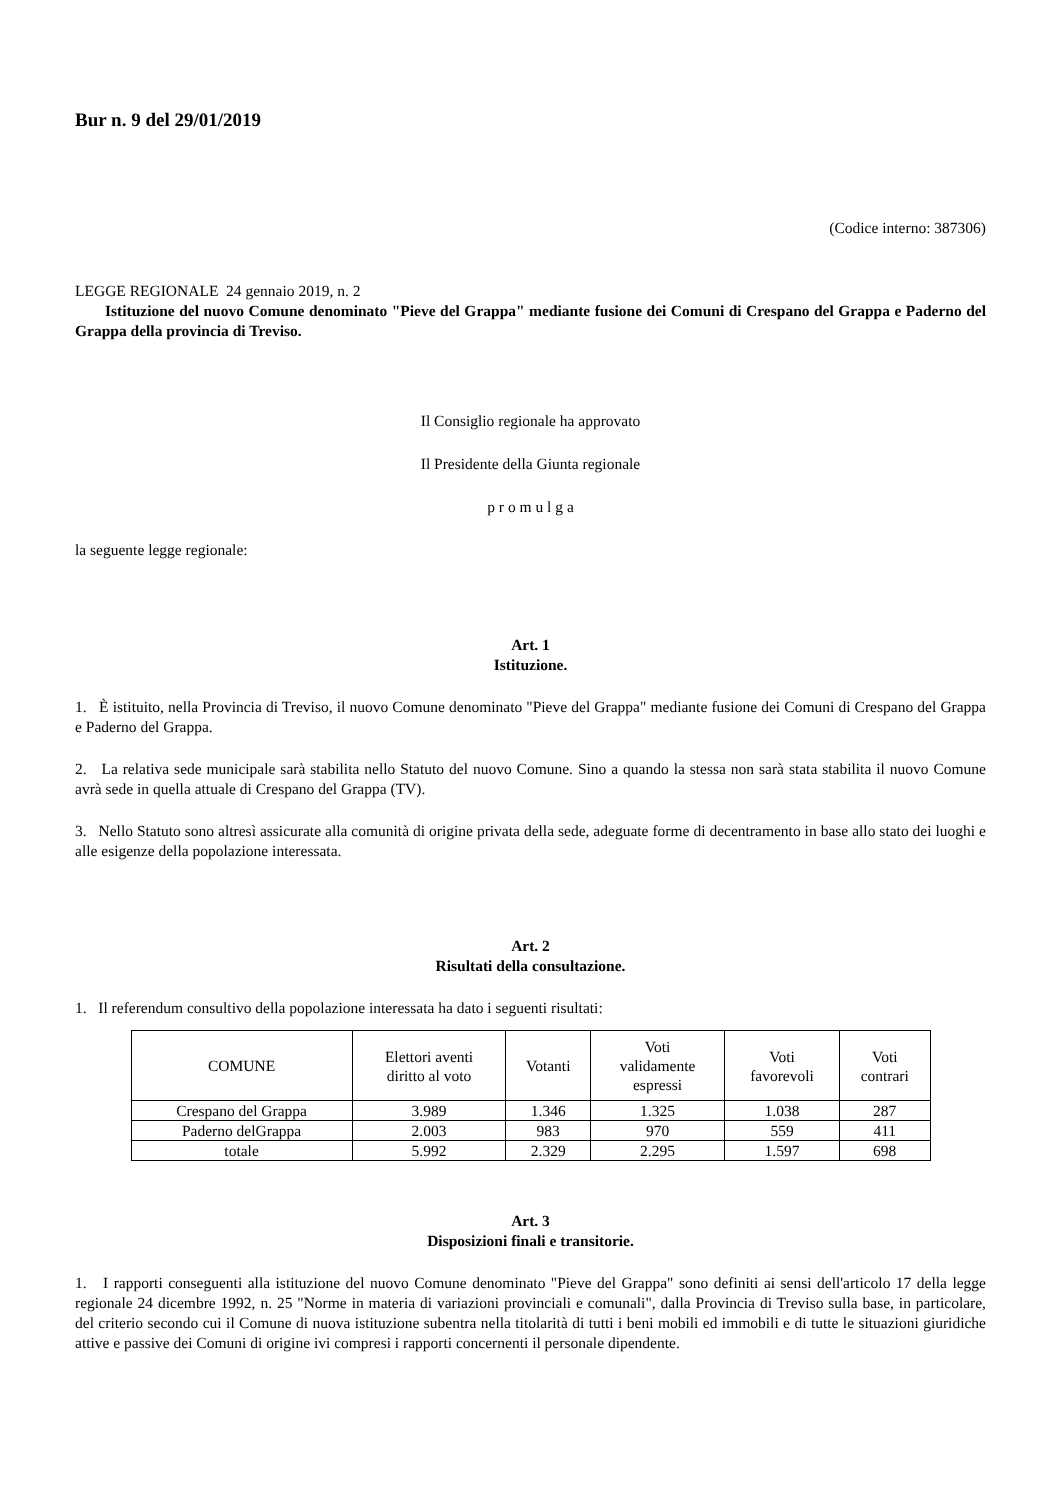Bur n. 9 del 29/01/2019
(Codice interno: 387306)
LEGGE REGIONALE 24 gennaio 2019, n. 2
Istituzione del nuovo Comune denominato "Pieve del Grappa" mediante fusione dei Comuni di Crespano del Grappa e Paderno del Grappa della provincia di Treviso.
Il Consiglio regionale ha approvato
Il Presidente della Giunta regionale
p r o m u l g a
la seguente legge regionale:
Art. 1
Istituzione.
1. È istituito, nella Provincia di Treviso, il nuovo Comune denominato "Pieve del Grappa" mediante fusione dei Comuni di Crespano del Grappa e Paderno del Grappa.
2. La relativa sede municipale sarà stabilita nello Statuto del nuovo Comune. Sino a quando la stessa non sarà stata stabilita il nuovo Comune avrà sede in quella attuale di Crespano del Grappa (TV).
3. Nello Statuto sono altresì assicurate alla comunità di origine privata della sede, adeguate forme di decentramento in base allo stato dei luoghi e alle esigenze della popolazione interessata.
Art. 2
Risultati della consultazione.
1. Il referendum consultivo della popolazione interessata ha dato i seguenti risultati:
| COMUNE | Elettori aventi diritto al voto | Votanti | Voti validamente espressi | Voti favorevoli | Voti contrari |
| --- | --- | --- | --- | --- | --- |
| Crespano del Grappa | 3.989 | 1.346 | 1.325 | 1.038 | 287 |
| Paderno delGrappa | 2.003 | 983 | 970 | 559 | 411 |
| totale | 5.992 | 2.329 | 2.295 | 1.597 | 698 |
Art. 3
Disposizioni finali e transitorie.
1. I rapporti conseguenti alla istituzione del nuovo Comune denominato "Pieve del Grappa" sono definiti ai sensi dell'articolo 17 della legge regionale 24 dicembre 1992, n. 25 "Norme in materia di variazioni provinciali e comunali", dalla Provincia di Treviso sulla base, in particolare, del criterio secondo cui il Comune di nuova istituzione subentra nella titolarità di tutti i beni mobili ed immobili e di tutte le situazioni giuridiche attive e passive dei Comuni di origine ivi compresi i rapporti concernenti il personale dipendente.